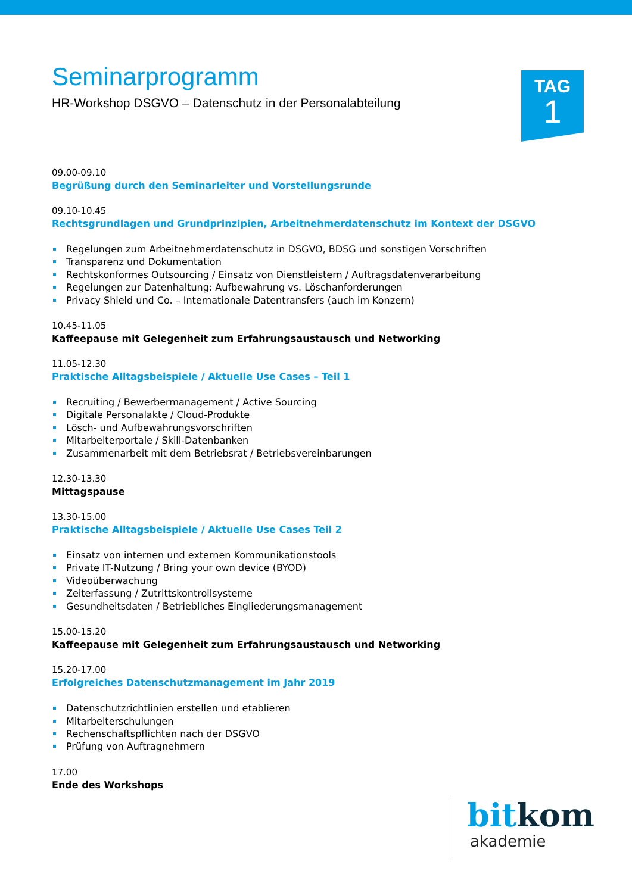TAG
1
Seminarprogramm
HR-Workshop DSGVO – Datenschutz in der Personalabteilung
09.00-09.10
Begrüßung durch den Seminarleiter und Vorstellungsrunde
09.10-10.45
Rechtsgrundlagen und Grundprinzipien, Arbeitnehmerdatenschutz im Kontext der DSGVO
Regelungen zum Arbeitnehmerdatenschutz in DSGVO, BDSG und sonstigen Vorschriften
Transparenz und Dokumentation
Rechtskonformes Outsourcing / Einsatz von Dienstleistern / Auftragsdatenverarbeitung
Regelungen zur Datenhaltung: Aufbewahrung vs. Löschanforderungen
Privacy Shield und Co. – Internationale Datentransfers (auch im Konzern)
10.45-11.05
Kaffeepause mit Gelegenheit zum Erfahrungsaustausch und Networking
11.05-12.30
Praktische Alltagsbeispiele / Aktuelle Use Cases – Teil 1
Recruiting / Bewerbermanagement / Active Sourcing
Digitale Personalakte / Cloud-Produkte
Lösch- und Aufbewahrungsvorschriften
Mitarbeiterportale / Skill-Datenbanken
Zusammenarbeit mit dem Betriebsrat / Betriebsvereinbarungen
12.30-13.30
Mittagspause
13.30-15.00
Praktische Alltagsbeispiele / Aktuelle Use Cases Teil 2
Einsatz von internen und externen Kommunikationstools
Private IT-Nutzung / Bring your own device (BYOD)
Videoüberwachung
Zeiterfassung / Zutrittskontrollsysteme
Gesundheitsdaten / Betriebliches Eingliederungsmanagement
15.00-15.20
Kaffeepause mit Gelegenheit zum Erfahrungsaustausch und Networking
15.20-17.00
Erfolgreiches Datenschutzmanagement im Jahr 2019
Datenschutzrichtlinien erstellen und etablieren
Mitarbeiterschulungen
Rechenschaftspflichten nach der DSGVO
Prüfung von Auftragnehmern
17.00
Ende des Workshops
bit kom
akademie